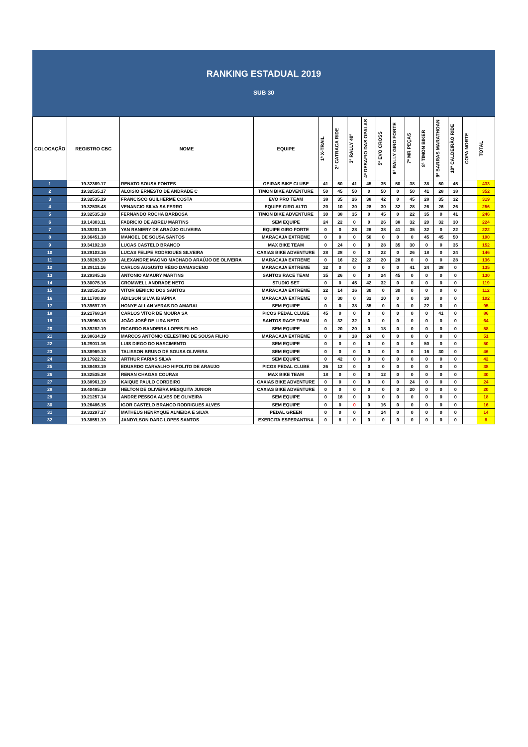RANKING ESTADUAL 2019
SUB 30
| COLOCAÇÃO | REGISTRO CBC | NOME | EQUIPE | 1ª X-TRAIL | 2ª CATRACA RIDE | 3ª RALLY 40º | 4ª DESAFIO DAS OPALAS | 5ª EVO CROSS | 6ª RALLY GIRO FORTE | 7ª MR PEÇAS | 8ª TIMON BIKER | 9ª BARRAS MARATHOAN | 10ª CALDEIRÃO RIDE | COPA NORTE | TOTAL |
| --- | --- | --- | --- | --- | --- | --- | --- | --- | --- | --- | --- | --- | --- | --- | --- |
| 1 | 19.32369.17 | RENATO SOUSA FONTES | OEIRAS BIKE CLUBE | 41 | 50 | 41 | 45 | 35 | 50 | 38 | 38 | 50 | 45 | | 433 |
| 2 | 19.32535.17 | ALOISIO ERNESTO DE ANDRADE C | TIMON BIKE ADVENTURE | 50 | 45 | 50 | 0 | 50 | 0 | 50 | 41 | 28 | 38 | | 352 |
| 3 | 19.32535.19 | FRANCISCO GUILHERME COSTA | EVO PRO TEAM | 38 | 35 | 26 | 38 | 42 | 0 | 45 | 28 | 35 | 32 | | 319 |
| 4 | 19.32535.48 | VENANCIO SILVA SA FERRO | EQUIPE GIRO ALTO | 20 | 10 | 30 | 28 | 30 | 32 | 28 | 26 | 26 | 26 | | 256 |
| 5 | 19.32535.18 | FERNANDO ROCHA BARBOSA | TIMON BIKE ADVENTURE | 30 | 38 | 35 | 0 | 45 | 0 | 22 | 35 | 0 | 41 | | 246 |
| 6 | 19.14303.11 | FABRICIO DE ABREU MARTINS | SEM EQUIPE | 24 | 22 | 0 | 0 | 26 | 38 | 32 | 20 | 32 | 30 | | 224 |
| 7 | 19.39201.19 | YAN RANIERY DE ARAÚJO OLIVEIRA | EQUIPE GIRO FORTE | 0 | 0 | 28 | 26 | 38 | 41 | 35 | 32 | 0 | 22 | | 222 |
| 8 | 19.36451.18 | MANOEL DE SOUSA SANTOS | MARACAJA EXTREME | 0 | 0 | 0 | 50 | 0 | 0 | 0 | 45 | 45 | 50 | | 190 |
| 9 | 19.34192.18 | LUCAS CASTELO BRANCO | MAX BIKE TEAM | 0 | 24 | 0 | 0 | 28 | 35 | 30 | 0 | 0 | 35 | | 152 |
| 10 | 19.29103.16 | LUCAS FELIPE RODRIGUES SILVEIRA | CAXIAS BIKE ADVENTURE | 28 | 28 | 0 | 0 | 22 | 0 | 26 | 18 | 0 | 24 | | 146 |
| 11 | 19.39283.19 | ALEXANDRE MAGNO MACHADO ARAÚJO DE OLIVEIRA | MARACAJA EXTREME | 0 | 16 | 22 | 22 | 20 | 28 | 0 | 0 | 0 | 28 | | 136 |
| 12 | 19.29111.16 | CARLOS AUGUSTO RÊGO DAMASCENO | MARACAJA EXTREME | 32 | 0 | 0 | 0 | 0 | 0 | 41 | 24 | 38 | 0 | | 135 |
| 13 | 19.29345.16 | ANTONIO AMAURY MARTINS | SANTOS RACE TEAM | 35 | 26 | 0 | 0 | 24 | 45 | 0 | 0 | 0 | 0 | | 130 |
| 14 | 19.30075.16 | CROMWELL ANDRADE NETO | STUDIO SET | 0 | 0 | 45 | 42 | 32 | 0 | 0 | 0 | 0 | 0 | | 119 |
| 15 | 19.32535.30 | VITOR BENICIO DOS SANTOS | MARACAJA EXTREME | 22 | 14 | 16 | 30 | 0 | 30 | 0 | 0 | 0 | 0 | | 112 |
| 16 | 19.11700.09 | ADILSON SILVA IBIAPINA | MARACAJÁ EXTREME | 0 | 30 | 0 | 32 | 10 | 0 | 0 | 30 | 0 | 0 | | 102 |
| 17 | 19.39697.19 | HONYE ALLAN VERAS DO AMARAL | SEM EQUIPE | 0 | 0 | 38 | 35 | 0 | 0 | 0 | 22 | 0 | 0 | | 95 |
| 18 | 19.21768.14 | CARLOS VÍTOR DE MOURA SÁ | PICOS PEDAL CLUBE | 45 | 0 | 0 | 0 | 0 | 0 | 0 | 0 | 41 | 0 | | 86 |
| 19 | 19.35950.18 | JOÃO JOSÉ DE LIRA NETO | SANTOS RACE TEAM | 0 | 32 | 32 | 0 | 0 | 0 | 0 | 0 | 0 | 0 | | 64 |
| 20 | 19.39282.19 | RICARDO BANDEIRA LOPES FILHO | SEM EQUIPE | 0 | 20 | 20 | 0 | 18 | 0 | 0 | 0 | 0 | 0 | | 58 |
| 21 | 19.38634.19 | MARCOS ANTÔNIO CELESTINO DE SOUSA FILHO | MARACAJA EXTREME | 0 | 9 | 18 | 24 | 0 | 0 | 0 | 0 | 0 | 0 | | 51 |
| 22 | 16.29011.16 | LUIS DIEGO DO NASCIMENTO | SEM EQUIPE | 0 | 0 | 0 | 0 | 0 | 0 | 0 | 50 | 0 | 0 | | 50 |
| 23 | 19.38969.19 | TALISSON BRUNO DE SOUSA OLIVEIRA | SEM EQUIPE | 0 | 0 | 0 | 0 | 0 | 0 | 0 | 16 | 30 | 0 | | 46 |
| 24 | 19.17922.12 | ARTHUR FARIAS SILVA | SEM EQUIPE | 0 | 42 | 0 | 0 | 0 | 0 | 0 | 0 | 0 | 0 | | 42 |
| 25 | 19.38493.19 | EDUARDO CARVALHO HIPOLITO DE ARAUJO | PICOS PEDAL CLUBE | 26 | 12 | 0 | 0 | 0 | 0 | 0 | 0 | 0 | 0 | | 38 |
| 26 | 19.32535.38 | RENAN CHAGAS COURAS | MAX BIKE TEAM | 18 | 0 | 0 | 0 | 12 | 0 | 0 | 0 | 0 | 0 | | 30 |
| 27 | 19.38961.19 | KAIQUE PAULO CORDEIRO | CAXIAS BIKE ADVENTURE | 0 | 0 | 0 | 0 | 0 | 0 | 24 | 0 | 0 | 0 | | 24 |
| 28 | 19.40485.19 | HELTON DE OLIVEIRA MESQUITA JUNIOR | CAXIAS BIKE ADVENTURE | 0 | 0 | 0 | 0 | 0 | 0 | 20 | 0 | 0 | 0 | | 20 |
| 29 | 19.21257.14 | ANDRE PESSOA ALVES DE OLIVEIRA | SEM EQUIPE | 0 | 18 | 0 | 0 | 0 | 0 | 0 | 0 | 0 | 0 | | 18 |
| 30 | 19.26486.15 | IGOR CASTELO BRANCO RODRIGUES ALVES | SEM EQUIPE | 0 | 0 | 0 | 0 | 16 | 0 | 0 | 0 | 0 | 0 | | 16 |
| 31 | 19.33297.17 | MATHEUS HENRYQUE ALMEIDA E SILVA | PEDAL GREEN | 0 | 0 | 0 | 0 | 14 | 0 | 0 | 0 | 0 | 0 | | 14 |
| 32 | 19.38551.19 | JANDYLSON DARC LOPES SANTOS | EXERCITA ESPERANTINA | 0 | 8 | 0 | 0 | 0 | 0 | 0 | 0 | 0 | 0 | | 8 |